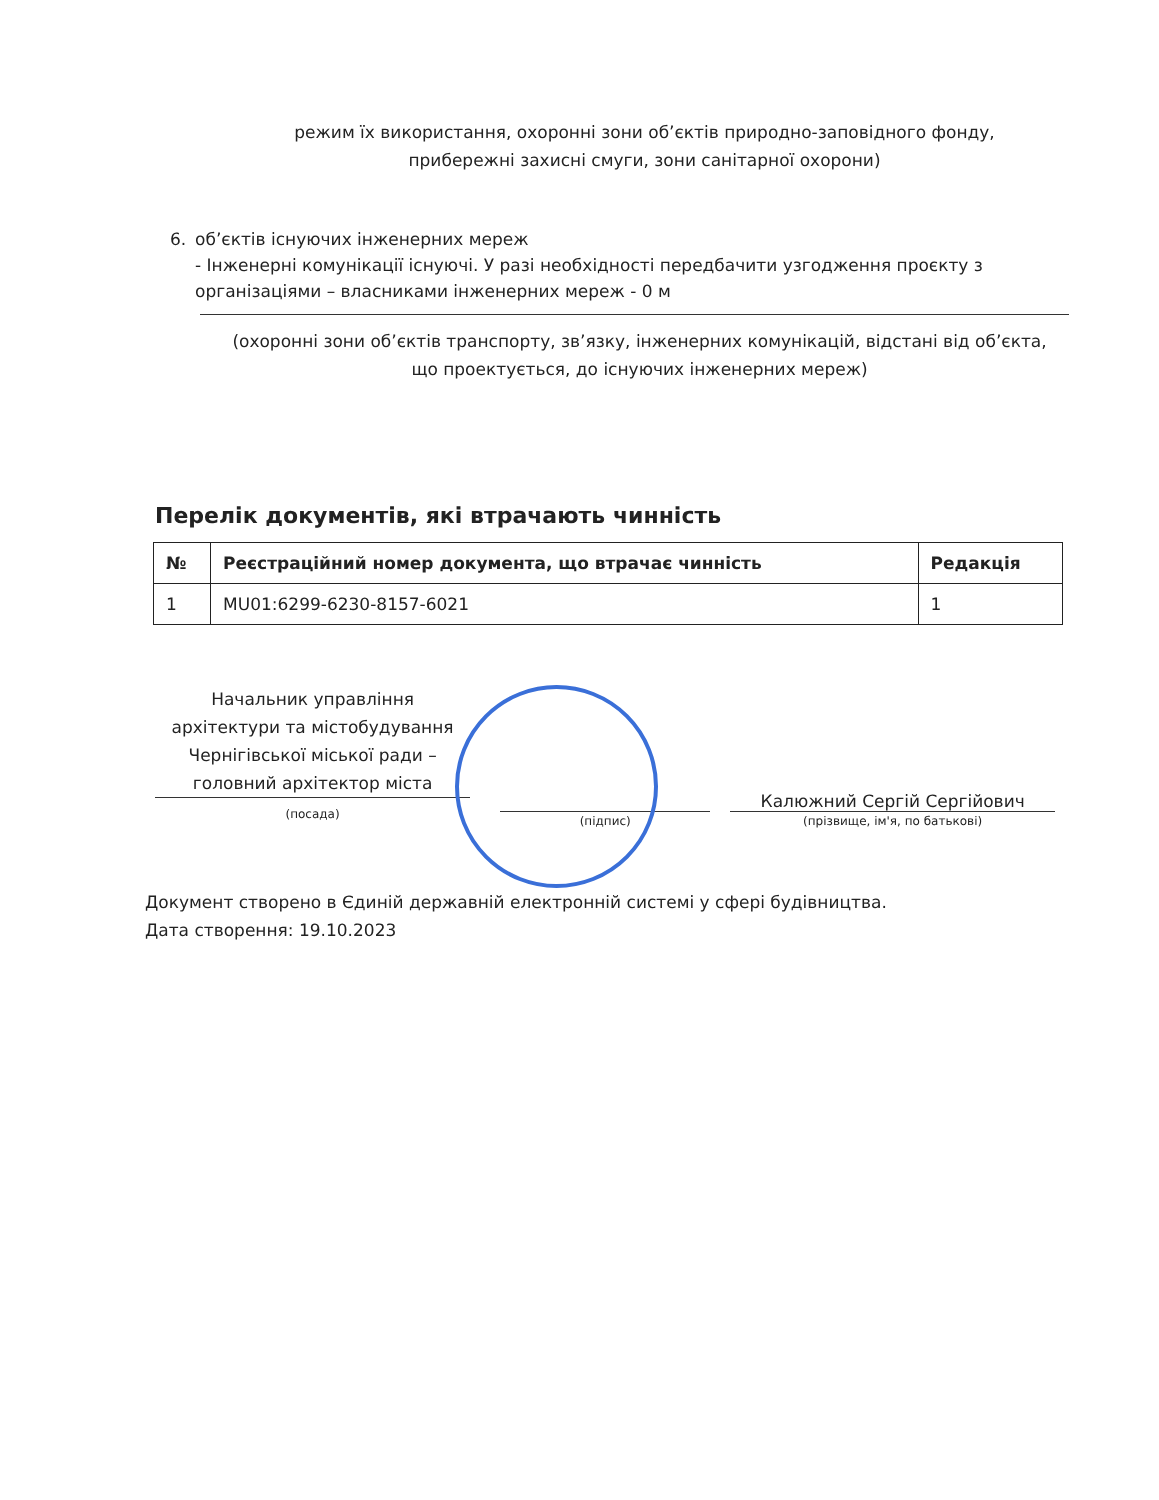режим їх використання, охоронні зони об’єктів природно-заповідного фонду, прибережні захисні смуги, зони санітарної охорони)
6. об’єктів існуючих інженерних мереж
- Інженерні комунікації існуючі. У разі необхідності передбачити узгодження проєкту з організаціями – власниками інженерних мереж - 0 м
(охоронні зони об’єктів транспорту, зв’язку, інженерних комунікацій, відстані від об’єкта, що проектується, до існуючих інженерних мереж)
Перелік документів, які втрачають чинність
| № | Реєстраційний номер документа, що втрачає чинність | Редакція |
| --- | --- | --- |
| 1 | MU01:6299-6230-8157-6021 | 1 |
Начальник управління архітектури та містобудування Чернігівської міської ради – головний архітектор міста
(посада)
(підпис)
Калюжний Сергій Сергійович
(прізвище, ім'я, по батькові)
Документ створено в Єдиній державній електронній системі у сфері будівництва.
Дата створення: 19.10.2023